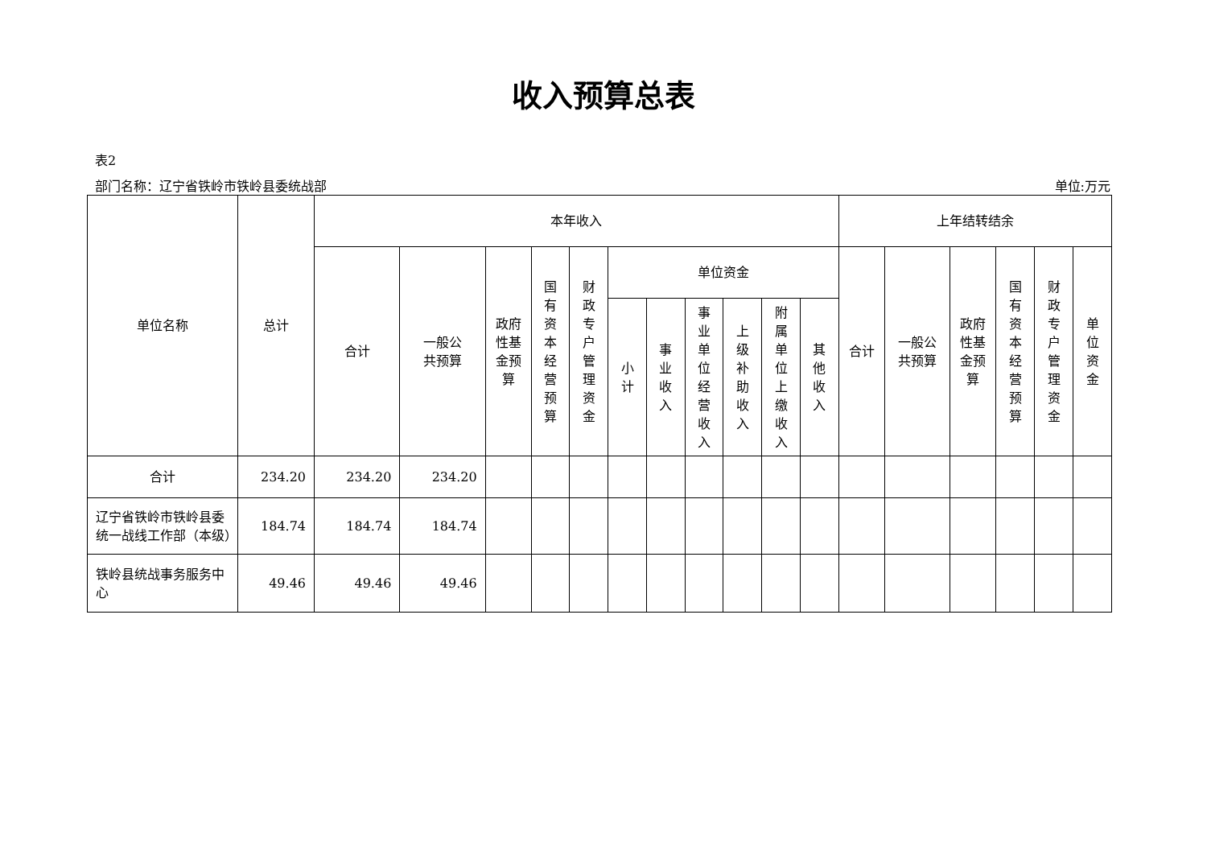收入预算总表
表2
部门名称：辽宁省铁岭市铁岭县委统战部 单位:万元
| 单位名称 | 总计 | 本年收入 | | | | | | | | | | | 上年结转结余 | | | | | |
| --- | --- | --- | --- | --- | --- | --- | --- | --- | --- | --- | --- | --- | --- | --- | --- | --- | --- | --- |
| | | 合计 | 一般公 共预算 | 政府 性基 金预 算 | 国有资本经营预算 | 财政专户管理资金 | 单位资金 | | | | | | 合计 | 一般公 共预算 | 政府 性基 金预 算 | 国有资本经营预算 | 财政专户管理资金 | 单位资金 |
| | | | | | | | 小计 | 事业收入 | 事业单位经营收入 | 上级补助收入 | 附属单位上缴收入 | 其他收入 | | | | | | |
| 合计 | 234.20 | 234.20 | 234.20 | | | | | | | | | | | | | | | |
| 辽宁省铁岭市铁岭县委统一战线工作部（本级） | 184.74 | 184.74 | 184.74 | | | | | | | | | | | | | | | |
| 铁岭县统战事务服务中心 | 49.46 | 49.46 | 49.46 | | | | | | | | | | | | | | | |